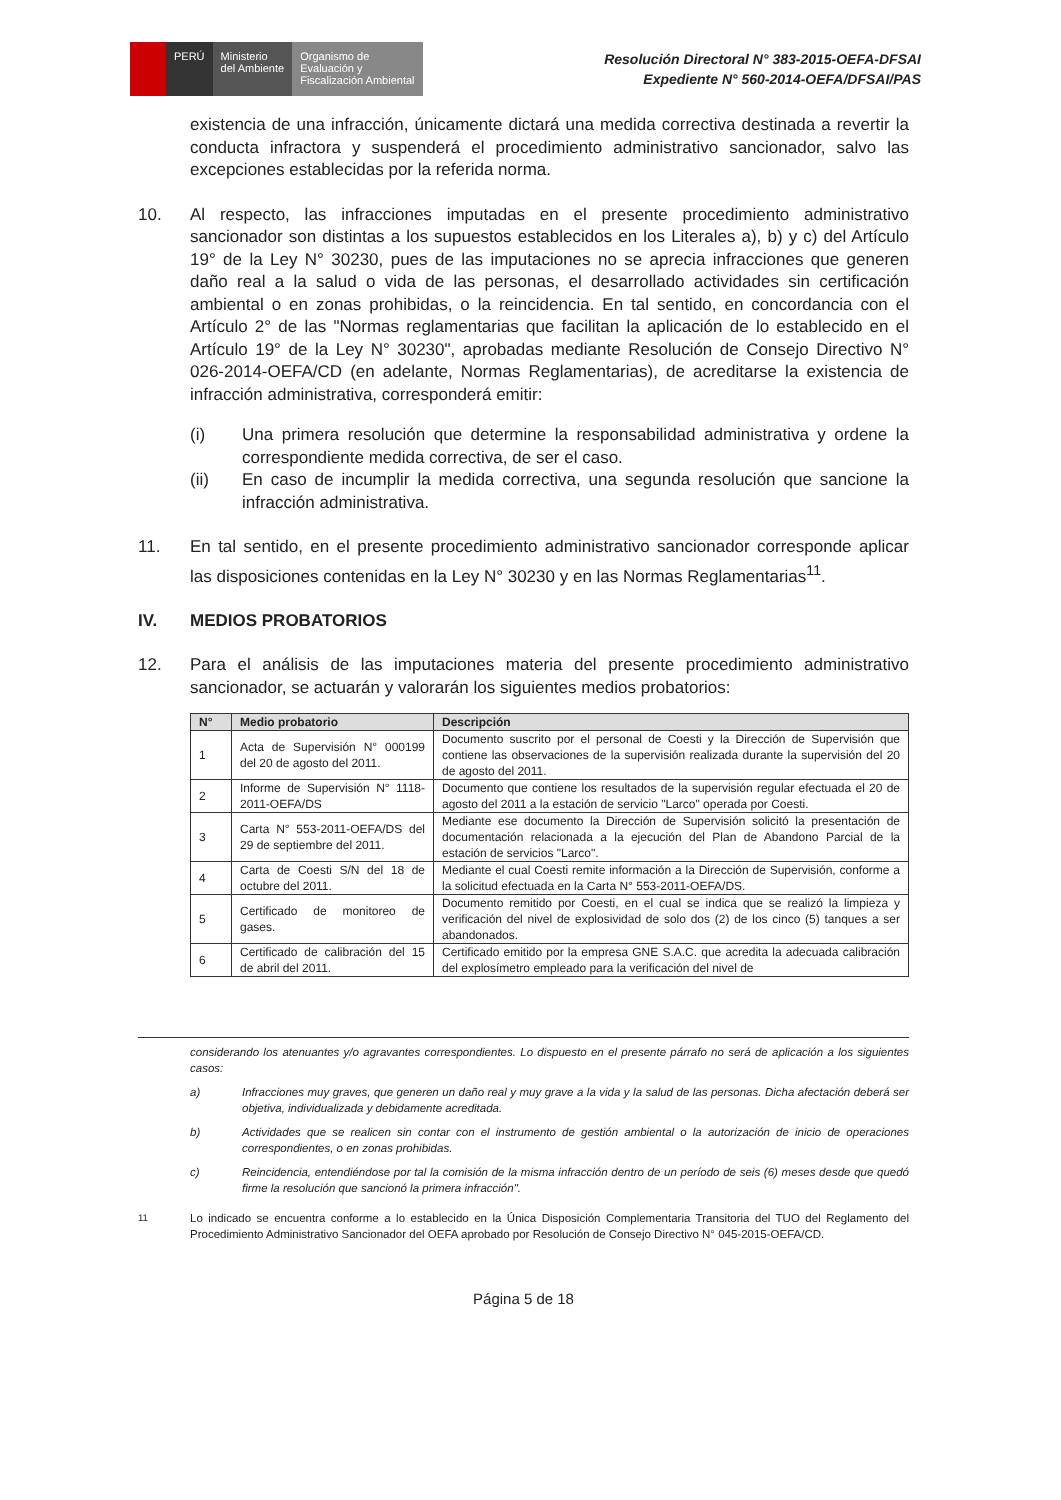PERÚ Ministerio
del Ambiente
Organismo de
Evaluación y
Fiscalización Ambiental
Resolución Directoral N° 383-2015-OEFA-DFSAI
Expediente N° 560-2014-OEFA/DFSAI/PAS
existencia de una infracción, únicamente dictará una medida correctiva destinada a revertir la conducta infractora y suspenderá el procedimiento administrativo sancionador, salvo las excepciones establecidas por la referida norma.
10. Al respecto, las infracciones imputadas en el presente procedimiento administrativo sancionador son distintas a los supuestos establecidos en los Literales a), b) y c) del Artículo 19° de la Ley N° 30230, pues de las imputaciones no se aprecia infracciones que generen daño real a la salud o vida de las personas, el desarrollado actividades sin certificación ambiental o en zonas prohibidas, o la reincidencia. En tal sentido, en concordancia con el Artículo 2° de las "Normas reglamentarias que facilitan la aplicación de lo establecido en el Artículo 19° de la Ley N° 30230", aprobadas mediante Resolución de Consejo Directivo N° 026-2014-OEFA/CD (en adelante, Normas Reglamentarias), de acreditarse la existencia de infracción administrativa, corresponderá emitir:
(i) Una primera resolución que determine la responsabilidad administrativa y ordene la correspondiente medida correctiva, de ser el caso.
(ii) En caso de incumplir la medida correctiva, una segunda resolución que sancione la infracción administrativa.
11. En tal sentido, en el presente procedimiento administrativo sancionador corresponde aplicar las disposiciones contenidas en la Ley N° 30230 y en las Normas Reglamentarias<sup>11</sup>.
IV. MEDIOS PROBATORIOS
12. Para el análisis de las imputaciones materia del presente procedimiento administrativo sancionador, se actuarán y valorarán los siguientes medios probatorios:
| N° | Medio probatorio | Descripción |
| --- | --- | --- |
| 1 | Acta de Supervisión N° 000199 del 20 de agosto del 2011. | Documento suscrito por el personal de Coesti y la Dirección de Supervisión que contiene las observaciones de la supervisión realizada durante la supervisión del 20 de agosto del 2011. |
| 2 | Informe de Supervisión N° 1118-2011-OEFA/DS | Documento que contiene los resultados de la supervisión regular efectuada el 20 de agosto del 2011 a la estación de servicio "Larco" operada por Coesti. |
| 3 | Carta N° 553-2011-OEFA/DS del 29 de septiembre del 2011. | Mediante ese documento la Dirección de Supervisión solicitó la presentación de documentación relacionada a la ejecución del Plan de Abandono Parcial de la estación de servicios "Larco". |
| 4 | Carta de Coesti S/N del 18 de octubre del 2011. | Mediante el cual Coesti remite información a la Dirección de Supervisión, conforme a la solicitud efectuada en la Carta N° 553-2011-OEFA/DS. |
| 5 | Certificado de monitoreo de gases. | Documento remitido por Coesti, en el cual se indica que se realizó la limpieza y verificación del nivel de explosividad de solo dos (2) de los cinco (5) tanques a ser abandonados. |
| 6 | Certificado de calibración del 15 de abril del 2011. | Certificado emitido por la empresa GNE S.A.C. que acredita la adecuada calibración del explosímetro empleado para la verificación del nivel de |
considerando los atenuantes y/o agravantes correspondientes. Lo dispuesto en el presente párrafo no será de aplicación a los siguientes casos:
a) Infracciones muy graves, que generen un daño real y muy grave a la vida y la salud de las personas. Dicha afectación deberá ser objetiva, individualizada y debidamente acreditada.
b) Actividades que se realicen sin contar con el instrumento de gestión ambiental o la autorización de inicio de operaciones correspondientes, o en zonas prohibidas.
c) Reincidencia, entendiéndose por tal la comisión de la misma infracción dentro de un período de seis (6) meses desde que quedó firme la resolución que sancionó la primera infracción".
<sup>11</sup> Lo indicado se encuentra conforme a lo establecido en la Única Disposición Complementaria Transitoria del TUO del Reglamento del Procedimiento Administrativo Sancionador del OEFA aprobado por Resolución de Consejo Directivo N° 045-2015-OEFA/CD.
Página 5 de 18